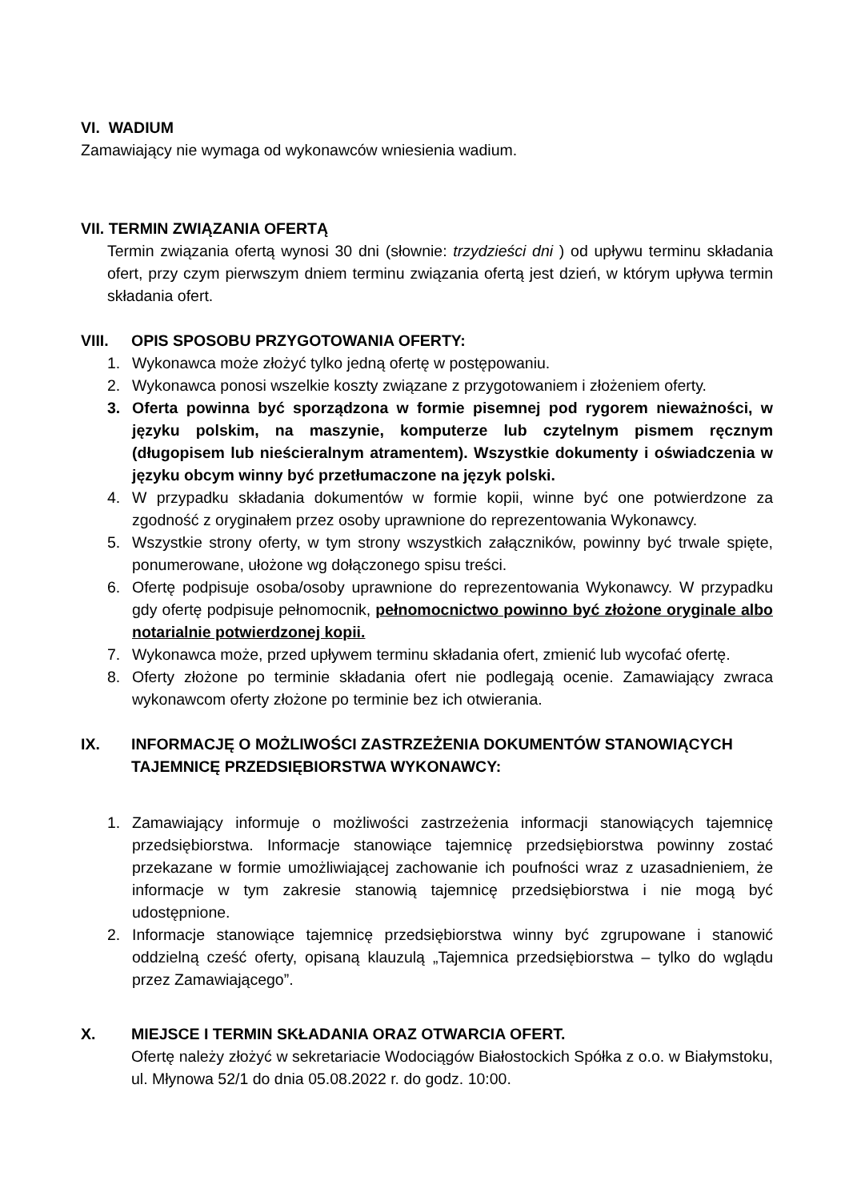VI. WADIUM
Zamawiający nie wymaga od wykonawców wniesienia wadium.
VII. TERMIN ZWIĄZANIA OFERTĄ
Termin związania ofertą wynosi 30 dni (słownie: trzydzieści dni ) od upływu terminu składania ofert, przy czym pierwszym dniem terminu związania ofertą jest dzień, w którym upływa termin składania ofert.
VIII. OPIS SPOSOBU PRZYGOTOWANIA OFERTY:
1. Wykonawca może złożyć tylko jedną ofertę w postępowaniu.
2. Wykonawca ponosi wszelkie koszty związane z przygotowaniem i złożeniem oferty.
3. Oferta powinna być sporządzona w formie pisemnej pod rygorem nieważności, w języku polskim, na maszynie, komputerze lub czytelnym pismem ręcznym (długopisem lub nieścieralnym atramentem). Wszystkie dokumenty i oświadczenia w języku obcym winny być przetłumaczone na język polski.
4. W przypadku składania dokumentów w formie kopii, winne być one potwierdzone za zgodność z oryginałem przez osoby uprawnione do reprezentowania Wykonawcy.
5. Wszystkie strony oferty, w tym strony wszystkich załączników, powinny być trwale spięte, ponumerowane, ułożone wg dołączonego spisu treści.
6. Ofertę podpisuje osoba/osoby uprawnione do reprezentowania Wykonawcy. W przypadku gdy ofertę podpisuje pełnomocnik, pełnomocnictwo powinno być złożone oryginale albo notarialnie potwierdzonej kopii.
7. Wykonawca może, przed upływem terminu składania ofert, zmienić lub wycofać ofertę.
8. Oferty złożone po terminie składania ofert nie podlegają ocenie. Zamawiający zwraca wykonawcom oferty złożone po terminie bez ich otwierania.
IX. INFORMACJĘ O MOŻLIWOŚCI ZASTRZEŻENIA DOKUMENTÓW STANOWIĄCYCH TAJEMNICĘ PRZEDSIĘBIORSTWA WYKONAWCY:
1. Zamawiający informuje o możliwości zastrzeżenia informacji stanowiących tajemnicę przedsiębiorstwa. Informacje stanowiące tajemnicę przedsiębiorstwa powinny zostać przekazane w formie umożliwiającej zachowanie ich poufności wraz z uzasadnieniem, że informacje w tym zakresie stanowią tajemnicę przedsiębiorstwa i nie mogą być udostępnione.
2. Informacje stanowiące tajemnicę przedsiębiorstwa winny być zgrupowane i stanowić oddzielną cześć oferty, opisaną klauzulą „Tajemnica przedsiębiorstwa – tylko do wglądu przez Zamawiającego”.
X. MIEJSCE I TERMIN SKŁADANIA ORAZ OTWARCIA OFERT.
Ofertę należy złożyć w sekretariacie Wodociągów Białostockich Spółka z o.o. w Białymstoku, ul. Młynowa 52/1 do dnia 05.08.2022 r. do godz. 10:00.